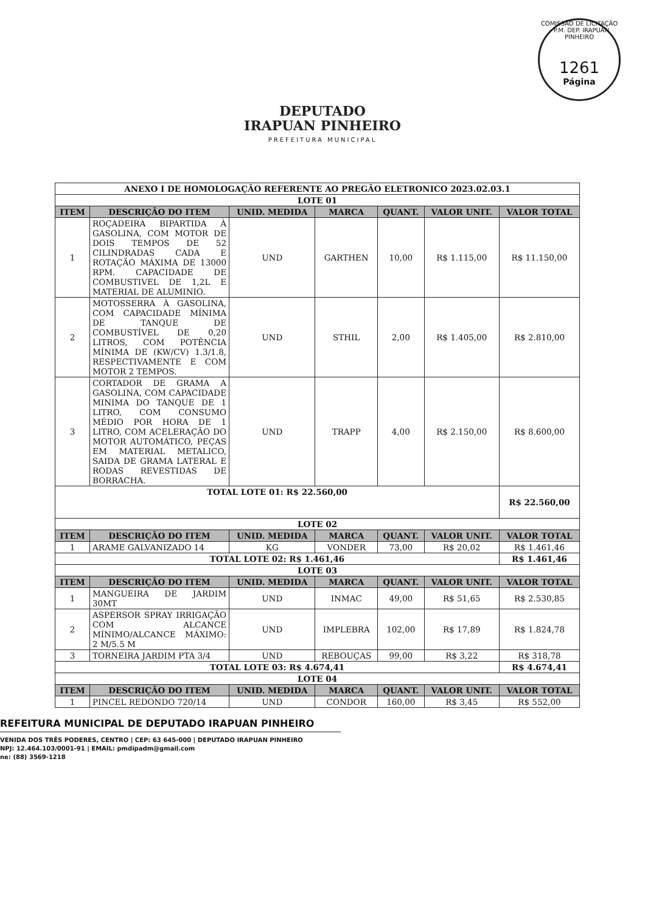COMISSÃO DE LICITAÇÃO - P.M. DEP. IRAPUAN PINHEIRO
1261
Página
DEPUTADO
IRAPUAN PINHEIRO
PREFEITURA MUNICIPAL
| ANEXO I DE HOMOLOGAÇÃO REFERENTE AO PREGÃO ELETRONICO 2023.02.03.1 | | | | | | |
| LOTE 01 | | | | | | |
| ITEM | DESCRIÇÃO DO ITEM | UNID. MEDIDA | MARCA | QUANT. | VALOR UNIT. | VALOR TOTAL |
| 1 | ROÇADEIRA BIPARTIDA À GASOLINA, COM MOTOR DE DOIS TEMPOS DE 52 CILINDRADAS CADA E ROTAÇÃO MÁXIMA DE 13000 RPM. CAPACIDADE DE COMBUSTIVEL DE 1,2L E MATERIAL DE ALUMINIO. | UND | GARTHEN | 10,00 | R$ 1.115,00 | R$ 11.150,00 |
| 2 | MOTOSSERRA À GASOLINA, COM CAPACIDADE MÍNIMA DE TANQUE DE COMBUSTÍVEL DE 0,20 LITROS, COM POTÊNCIA MÍNIMA DE (KW/CV) 1.3/1.8, RESPECTIVAMENTE E COM MOTOR 2 TEMPOS. | UND | STHIL | 2,00 | R$ 1.405,00 | R$ 2.810,00 |
| 3 | CORTADOR DE GRAMA A GASOLINA, COM CAPACIDADE MINIMA DO TANQUE DE 1 LITRO, COM CONSUMO MÉDIO POR HORA DE 1 LITRO, COM ACELERAÇÃO DO MOTOR AUTOMÁTICO, PEÇAS EM MATERIAL METALICO, SAIDA DE GRAMA LATERAL E RODAS REVESTIDAS DE BORRACHA. | UND | TRAPP | 4,00 | R$ 2.150,00 | R$ 8.600,00 |
| TOTAL LOTE 01: R$ 22.560,00 | | | | | | R$ 22.560,00 |
| LOTE 02 | | | | | | |
| ITEM | DESCRIÇÃO DO ITEM | UNID. MEDIDA | MARCA | QUANT. | VALOR UNIT. | VALOR TOTAL |
| 1 | ARAME GALVANIZADO 14 | KG | VONDER | 73,00 | R$ 20,02 | R$ 1.461,46 |
| TOTAL LOTE 02: R$ 1.461,46 | | | | | | R$ 1.461,46 |
| LOTE 03 | | | | | | |
| ITEM | DESCRIÇÃO DO ITEM | UNID. MEDIDA | MARCA | QUANT. | VALOR UNIT. | VALOR TOTAL |
| 1 | MANGUEIRA DE JARDIM 30MT | UND | INMAC | 49,00 | R$ 51,65 | R$ 2.530,85 |
| 2 | ASPERSOR SPRAY IRRIGAÇÃO COM ALCANCE MÍNIMO/ALCANCE MÁXIMO: 2 M/5.5 M | UND | IMPLEBRA | 102,00 | R$ 17,89 | R$ 1.824,78 |
| 3 | TORNEIRA JARDIM PTA 3/4 | UND | REBOUÇAS | 99,00 | R$ 3,22 | R$ 318,78 |
| TOTAL LOTE 03: R$ 4.674,41 | | | | | | R$ 4.674,41 |
| LOTE 04 | | | | | | |
| ITEM | DESCRIÇÃO DO ITEM | UNID. MEDIDA | MARCA | QUANT. | VALOR UNIT. | VALOR TOTAL |
| 1 | PINCEL REDONDO 720/14 | UND | CONDOR | 160,00 | R$ 3,45 | R$ 552,00 |
REFEITURA MUNICIPAL DE DEPUTADO IRAPUAN PINHEIRO
VENIDA DOS TRÊS PODERES, CENTRO | CEP: 63 645-000 | DEPUTADO IRAPUAN PINHEIRO
NPJ: 12.464.103/0001-91 | EMAIL: pmdipadm@gmail.com
ne: (88) 3569-1218